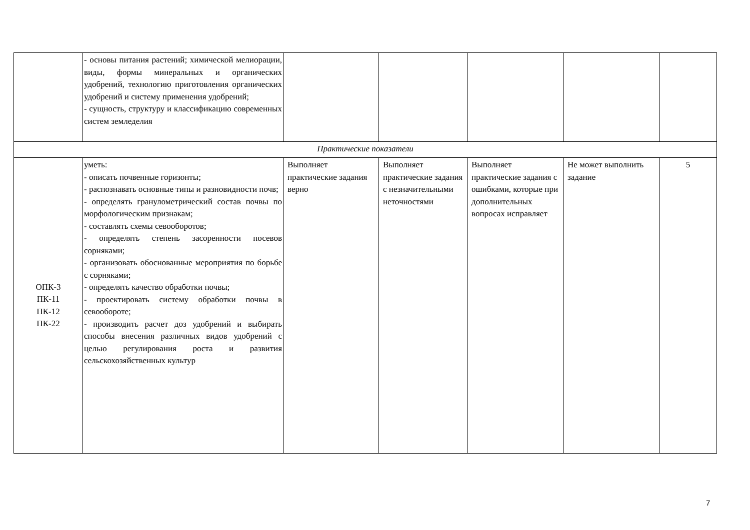| | - основы питания растений; химической мелиорации, виды, формы минеральных и органических удобрений, технологию приготовления органических удобрений и систему применения удобрений; - сущность, структуру и классификацию современных систем земледелия | | | | | |
| Практические показатели | | | | | | |
| ОПК-3 ПК-11 ПК-12 ПК-22 | уметь: - описать почвенные горизонты; - распознавать основные типы и разновидности почв; - определять гранулометрический состав почвы по морфологическим признакам; - составлять схемы севооборотов; - определять степень засоренности посевов сорняками; - организовать обоснованные мероприятия по борьбе с сорняками; - определять качество обработки почвы; - проектировать систему обработки почвы в севообороте; - производить расчет доз удобрений и выбирать способы внесения различных видов удобрений с целью регулирования роста и развития сельскохозяйственных культур | Выполняет практические задания верно | Выполняет практические задания с незначительными неточностями | Выполняет практические задания с ошибками, которые при дополнительных вопросах исправляет | Не может выполнить задание | 5 |
7